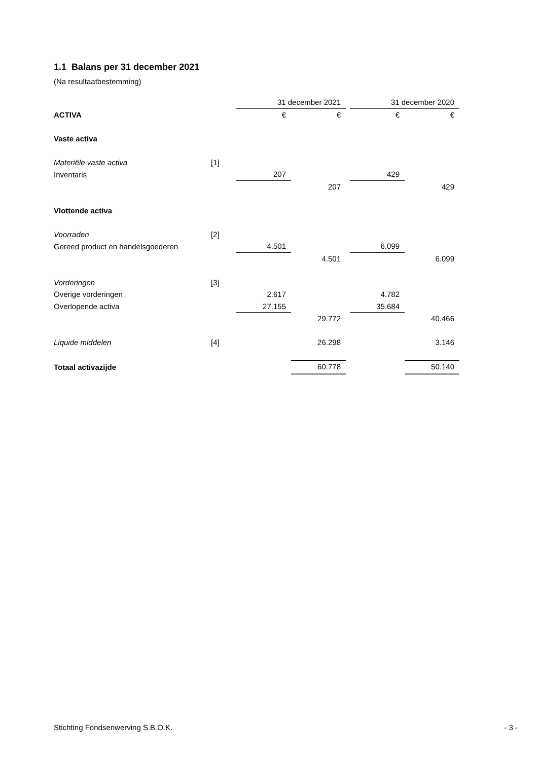1.1 Balans per 31 december 2021
(Na resultaatbestemming)
| | | 31 december 2021 | | | 31 december 2020 | |
| ACTIVA | | € | € | | € | € |
| Vaste activa | | | | | | |
| Materiële vaste activa | [1] | | | | | |
| Inventaris | | 207 | | | 429 | |
| | | | 207 | | | 429 |
| Vlottende activa | | | | | | |
| Voorraden | [2] | | | | | |
| Gereed product en handelsgoederen | | 4.501 | | | 6.099 | |
| | | | 4.501 | | | 6.099 |
| Vorderingen | [3] | | | | | |
| Overige vorderingen | | 2.617 | | | 4.782 | |
| Overlopende activa | | 27.155 | | | 35.684 | |
| | | | 29.772 | | | 40.466 |
| Liquide middelen | [4] | | 26.298 | | | 3.146 |
| Totaal activazijde | | | 60.778 | | | 50.140 |
Stichting Fondsenwerving S.B.O.K. - 3 -